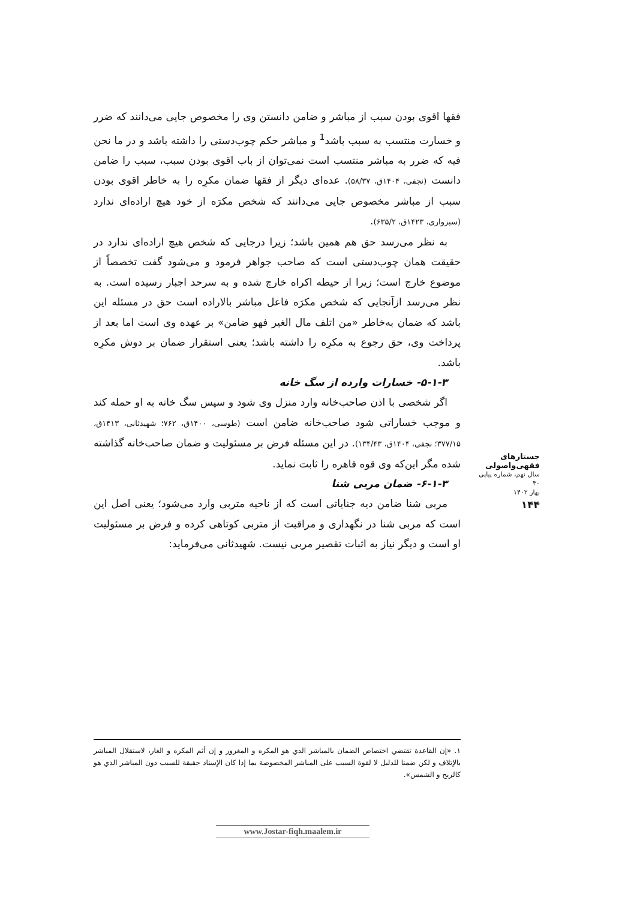فقها اقوی بودن سبب از مباشر و ضامن دانستن وی را مخصوص جایی می‌دانند که ضرر و خسارت منتسب به سبب باشد<sup>1</sup> و مباشر حکم چوب‌دستی را داشته باشد و در ما نحن فیه که ضرر به مباشر منتسب است نمی‌توان از باب اقوی بودن سبب، سبب را ضامن دانست (نجفی، ۱۴۰۴ق، ۵۸/۳۷). عده‌ای دیگر از فقها ضمان مکرِه را به خاطر اقوی بودن سبب از مباشر مخصوص جایی می‌دانند که شخص مکرَه از خود هیچ اراده‌ای ندارد (سبزواری، ۱۴۲۳ق، ۶۳۵/۲).
به نظر می‌رسد حق هم همین باشد؛ زیرا درجایی که شخص هیچ اراده‌ای ندارد در حقیقت همان چوب‌دستی است که صاحب جواهر فرمود و می‌شود گفت تخصصاً از موضوع خارج است؛ زیرا از حیطه اکراه خارج شده و به سرحد اجبار رسیده است. به نظر می‌رسد ازآنجایی که شخص مکرَه فاعل مباشر بالاراده است حق در مسئله این باشد که ضمان به‌خاطر «من اتلف مال الغیر فهو ضامن» بر عهده وی است اما بعد از پرداخت وی، حق رجوع به مکرِه را داشته باشد؛ یعنی استقرار ضمان بر دوش مکرِه باشد.
۵-۱-۳- خسارات وارده از سگ خانه
اگر شخصی با اذن صاحب‌خانه وارد منزل وی شود و سپس سگ خانه به او حمله کند و موجب خساراتی شود صاحب‌خانه ضامن است (طوسی، ۱۴۰۰ق، ۷۶۲؛ شهیدثانی، ۱۴۱۳ق، ۳۷۷/۱۵؛ نجفی، ۱۴۰۴ق، ۱۳۴/۴۳). در این مسئله فرض بر مسئولیت و ضمان صاحب‌خانه گذاشته شده مگر این‌که وی قوه قاهره را ثابت نماید.
۶-۱-۳- ضمان مربی شنا
مربی شنا ضامن دیه جنایاتی است که از ناحیه متربی وارد می‌شود؛ یعنی اصل این است که مربی شنا در نگهداری و مراقبت از متربی کوتاهی کرده و فرض بر مسئولیت او است و دیگر نیاز به اثبات تقصیر مربی نیست. شهیدثانی می‌فرماید:
جستارهای فقهی‌واصولی
سال نهم، شماره پیاپی ۳۰
بهار ۱۴۰۲
۱۴۴
۱. «إن القاعدة تقتضي اختصاص الضمان بالمباشر الذي هو المكره و المغرور و إن أثم المكره و الغار، لاستقلال المباشر بالإتلاف و لكن ضمنا للدليل لا لقوة السبب على المباشر المخصوصة بما إذا كان الإسناد حقيقة للسبب دون المباشر الذي هو كالريح و الشمس».
www.Jostar-fiqh.maalem.ir